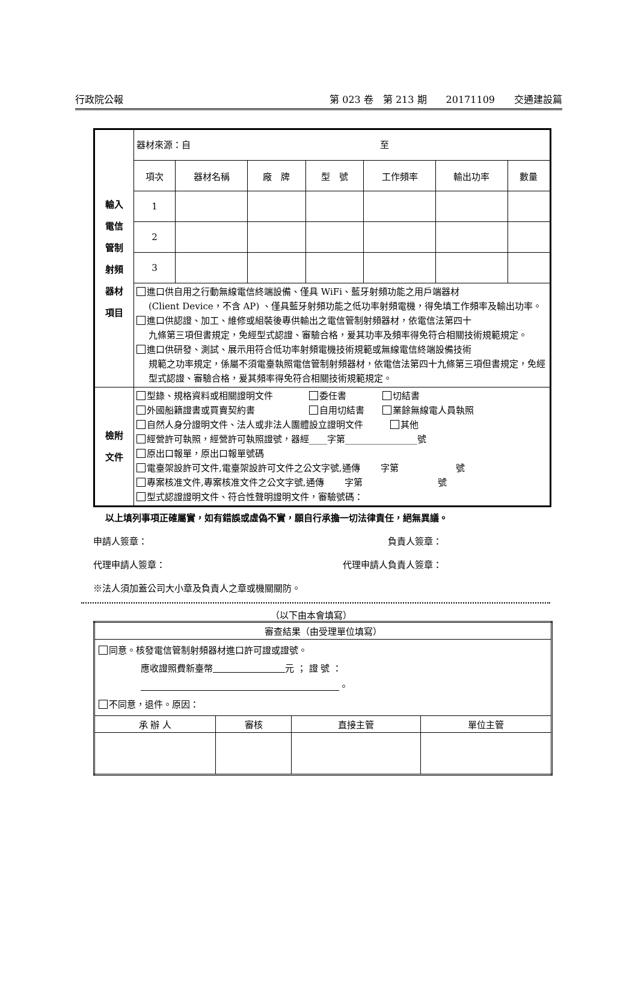行政院公報 第 023 卷　第 213 期　　20171109　　交通建設篇
| 輸入 電信 管制 射頻 器材 項目 | 器材來源：自 至 | | | | | | |
| | 項次 | 器材名稱 | 廠 牌 | 型 號 | 工作頻率 | 輸出功率 | 數量 |
| | 1 | | | | | | |
| | 2 | | | | | | |
| | 3 | | | | | | |
| | 進口供自用之行動無線電信終端設備、僅具 WiFi、藍牙射頻功能之用戶端器材 (Client Device，不含 AP) 、僅具藍牙射頻功能之低功率射頻電機，得免填工作頻率及輸出功率。 進口供認證、加工、維修或組裝後專供輸出之電信管制射頻器材，依電信法第四十 九條第三項但書規定，免經型式認證、審驗合格，爰其功率及頻率得免符合相關技術規範規定。 進口供研發、測試、展示用符合低功率射頻電機技術規範或無線電信終端設備技術 規範之功率規定，係屬不須電臺執照電信管制射頻器材，依電信法第四十九條第三項但書規定，免經型式認證、審驗合格，爰其頻率得免符合相關技術規範規定。 | | | | | | |
| 檢附 文件 | 型錄、規格資料或相關證明文件 委任書 切結書 外國船籍證書或買賣契約書 自用切結書 業餘無線電人員執照 自然人身分證明文件、法人或非法人團體設立證明文件 其他 經營許可執照，經營許可執照證號，器經____字第________________號 原出口報單，原出口報單號碼 電臺架設許可文件,電臺架設許可文件之公文字號,通傳 字第 號 專案核准文件,專案核准文件之公文字號,通傳 字第 號 型式認證證明文件、符合性聲明證明文件，審驗號碼： | | | | | | |
以上填列事項正確屬實，如有錯誤或虛偽不實，願自行承擔一切法律責任，絕無異議。
申請人簽章： 負責人簽章：
代理申請人簽章： 代理申請人負責人簽章：
※法人須加蓋公司大小章及負責人之章或機關關防。
（以下由本會填寫）
| 審查結果（由受理單位填寫） | | | |
| 同意。核發電信管制射頻器材進口許可證或證號。 應收證照費新臺幣 元 ； 證 號 ： 。 不同意，退件。原因： | | | |
| 承 辦 人 | 審核 | 直接主管 | 單位主管 |